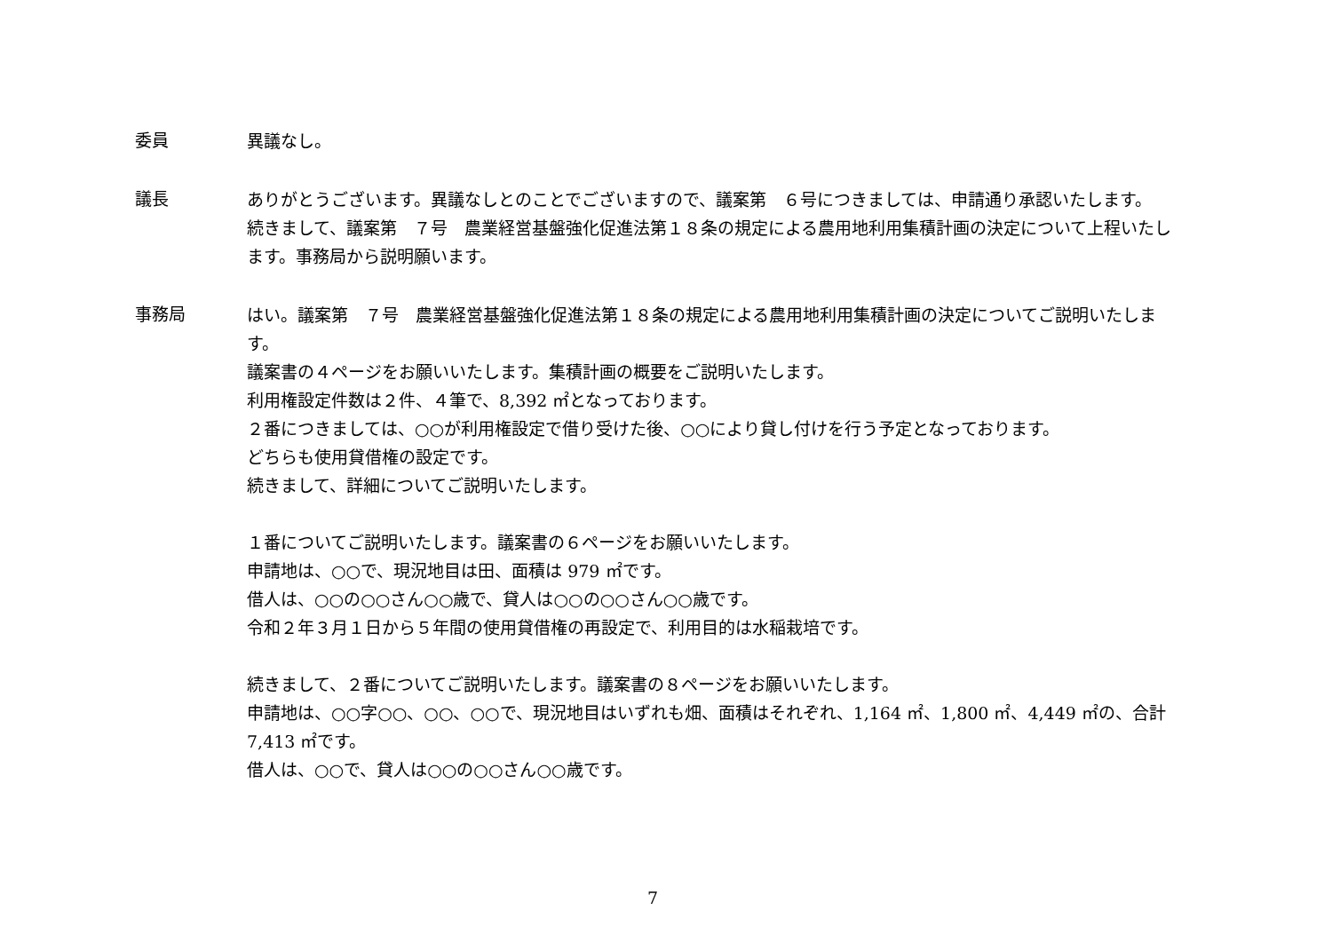委員
異議なし。
議長
ありがとうございます。異議なしとのことでございますので、議案第　６号につきましては、申請通り承認いたします。
続きまして、議案第　７号　農業経営基盤強化促進法第１８条の規定による農用地利用集積計画の決定について上程いたします。事務局から説明願います。
事務局
はい。議案第　７号　農業経営基盤強化促進法第１８条の規定による農用地利用集積計画の決定についてご説明いたします。
議案書の４ページをお願いいたします。集積計画の概要をご説明いたします。
利用権設定件数は２件、４筆で、8,392 ㎡となっております。
２番につきましては、○○が利用権設定で借り受けた後、○○により貸し付けを行う予定となっております。
どちらも使用貸借権の設定です。
続きまして、詳細についてご説明いたします。
１番についてご説明いたします。議案書の６ページをお願いいたします。
申請地は、○○で、現況地目は田、面積は 979 ㎡です。
借人は、○○の○○さん○○歳で、貸人は○○の○○さん○○歳です。
令和２年３月１日から５年間の使用貸借権の再設定で、利用目的は水稲栽培です。
続きまして、２番についてご説明いたします。議案書の８ページをお願いいたします。
申請地は、○○字○○、○○、○○で、現況地目はいずれも畑、面積はそれぞれ、1,164 ㎡、1,800 ㎡、4,449 ㎡の、合計 7,413 ㎡です。
借人は、○○で、貸人は○○の○○さん○○歳です。
7